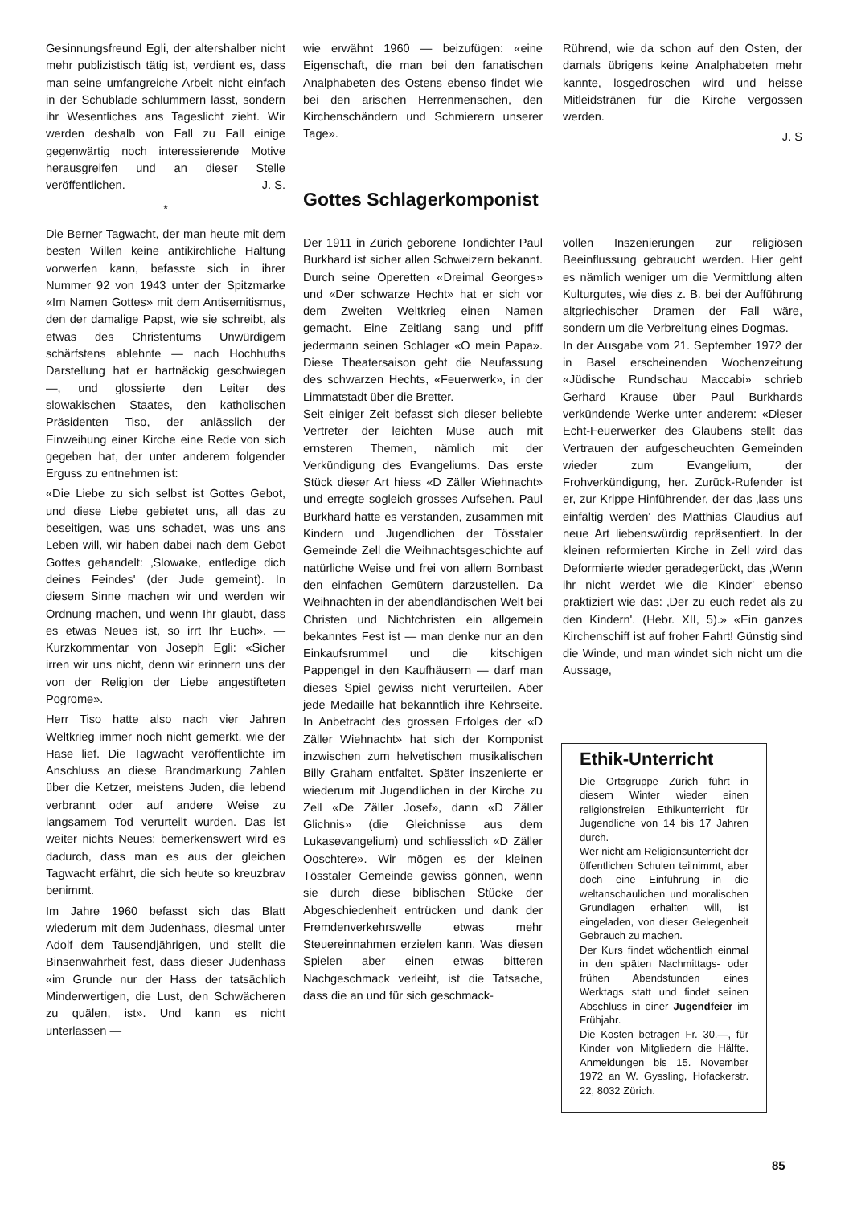Gesinnungsfreund Egli, der altershalber nicht mehr publizistisch tätig ist, verdient es, dass man seine umfangreiche Arbeit nicht einfach in der Schublade schlummern lässt, sondern ihr Wesentliches ans Tageslicht zieht. Wir werden deshalb von Fall zu Fall einige gegenwärtig noch interessierende Motive herausgreifen und an dieser Stelle veröffentlichen. J. S.
*
Die Berner Tagwacht, der man heute mit dem besten Willen keine antikirchliche Haltung vorwerfen kann, befasste sich in ihrer Nummer 92 von 1943 unter der Spitzmarke «Im Namen Gottes» mit dem Antisemitismus, den der damalige Papst, wie sie schreibt, als etwas des Christentums Unwürdigem schärfstens ablehnte — nach Hochhuths Darstellung hat er hartnäckig geschwiegen —, und glossierte den Leiter des slowakischen Staates, den katholischen Präsidenten Tiso, der anlässlich der Einweihung einer Kirche eine Rede von sich gegeben hat, der unter anderem folgender Erguss zu entnehmen ist:
«Die Liebe zu sich selbst ist Gottes Gebot, und diese Liebe gebietet uns, all das zu beseitigen, was uns schadet, was uns ans Leben will, wir haben dabei nach dem Gebot Gottes gehandelt: ‚Slowake, entledige dich deines Feindes' (der Jude gemeint). In diesem Sinne machen wir und werden wir Ordnung machen, und wenn Ihr glaubt, dass es etwas Neues ist, so irrt Ihr Euch». — Kurzkommentar von Joseph Egli: «Sicher irren wir uns nicht, denn wir erinnern uns der von der Religion der Liebe angestifteten Pogrome».
Herr Tiso hatte also nach vier Jahren Weltkrieg immer noch nicht gemerkt, wie der Hase lief. Die Tagwacht veröffentlichte im Anschluss an diese Brandmarkung Zahlen über die Ketzer, meistens Juden, die lebend verbrannt oder auf andere Weise zu langsamem Tod verurteilt wurden. Das ist weiter nichts Neues: bemerkenswert wird es dadurch, dass man es aus der gleichen Tagwacht erfährt, die sich heute so kreuzbrav benimmt.
Im Jahre 1960 befasst sich das Blatt wiederum mit dem Judenhass, diesmal unter Adolf dem Tausendjährigen, und stellt die Binsenwahrheit fest, dass dieser Judenhass «im Grunde nur der Hass der tatsächlich Minderwertigen, die Lust, den Schwächeren zu quälen, ist». Und kann es nicht unterlassen —
wie erwähnt 1960 — beizufügen: «eine Eigenschaft, die man bei den fanatischen Analphabeten des Ostens ebenso findet wie bei den arischen Herrenmenschen, den Kirchenschändern und Schmierern unserer Tage».
Rührend, wie da schon auf den Osten, der damals übrigens keine Analphabeten mehr kannte, losgedroschen wird und heisse Mitleidstränen für die Kirche vergossen werden.
J. S
Gottes Schlagerkomponist
Der 1911 in Zürich geborene Tondichter Paul Burkhard ist sicher allen Schweizern bekannt. Durch seine Operetten «Dreimal Georges» und «Der schwarze Hecht» hat er sich vor dem Zweiten Weltkrieg einen Namen gemacht. Eine Zeitlang sang und pfiff jedermann seinen Schlager «O mein Papa». Diese Theatersaison geht die Neufassung des schwarzen Hechts, «Feuerwerk», in der Limmatstadt über die Bretter.
Seit einiger Zeit befasst sich dieser beliebte Vertreter der leichten Muse auch mit ernsteren Themen, nämlich mit der Verkündigung des Evangeliums. Das erste Stück dieser Art hiess «D Zäller Wiehnacht» und erregte sogleich grosses Aufsehen. Paul Burkhard hatte es verstanden, zusammen mit Kindern und Jugendlichen der Tösstaler Gemeinde Zell die Weihnachtsgeschichte auf natürliche Weise und frei von allem Bombast den einfachen Gemütern darzustellen. Da Weihnachten in der abendländischen Welt bei Christen und Nichtchristen ein allgemein bekanntes Fest ist — man denke nur an den Einkaufsrummel und die kitschigen Pappengel in den Kaufhäusern — darf man dieses Spiel gewiss nicht verurteilen. Aber jede Medaille hat bekanntlich ihre Kehrseite. In Anbetracht des grossen Erfolges der «D Zäller Wiehnacht» hat sich der Komponist inzwischen zum helvetischen musikalischen Billy Graham entfaltet. Später inszenierte er wiederum mit Jugendlichen in der Kirche zu Zell «De Zäller Josef», dann «D Zäller Glichnis» (die Gleichnisse aus dem Lukasevangelium) und schliesslich «D Zäller Ooschtere». Wir mögen es der kleinen Tösstaler Gemeinde gewiss gönnen, wenn sie durch diese biblischen Stücke der Abgeschiedenheit entrücken und dank der Fremdenverkehrswelle etwas mehr Steuereinnahmen erzielen kann. Was diesen Spielen aber einen etwas bitteren Nachgeschmack verleiht, ist die Tatsache, dass die an und für sich geschmack-
vollen Inszenierungen zur religiösen Beeinflussung gebraucht werden. Hier geht es nämlich weniger um die Vermittlung alten Kulturgutes, wie dies z. B. bei der Aufführung altgriechischer Dramen der Fall wäre, sondern um die Verbreitung eines Dogmas.
In der Ausgabe vom 21. September 1972 der in Basel erscheinenden Wochenzeitung «Jüdische Rundschau Maccabi» schrieb Gerhard Krause über Paul Burkhards verkündende Werke unter anderem: «Dieser Echt-Feuerwerker des Glaubens stellt das Vertrauen der aufgescheuchten Gemeinden wieder zum Evangelium, der Frohverkündigung, her. Zurück-Rufender ist er, zur Krippe Hinführender, der das ‚lass uns einfältig werden' des Matthias Claudius auf neue Art liebenswürdig repräsentiert. In der kleinen reformierten Kirche in Zell wird das Deformierte wieder geradegerückt, das ‚Wenn ihr nicht werdet wie die Kinder' ebenso praktiziert wie das: ‚Der zu euch redet als zu den Kindern'. (Hebr. XII, 5).» «Ein ganzes Kirchenschiff ist auf froher Fahrt! Günstig sind die Winde, und man windet sich nicht um die Aussage,
Ethik-Unterricht
Die Ortsgruppe Zürich führt in diesem Winter wieder einen religionsfreien Ethikunterricht für Jugendliche von 14 bis 17 Jahren durch.
Wer nicht am Religionsunterricht der öffentlichen Schulen teilnimmt, aber doch eine Einführung in die weltanschaulichen und moralischen Grundlagen erhalten will, ist eingeladen, von dieser Gelegenheit Gebrauch zu machen.
Der Kurs findet wöchentlich einmal in den späten Nachmittags- oder frühen Abendstunden eines Werktags statt und findet seinen Abschluss in einer Jugendfeier im Frühjahr.
Die Kosten betragen Fr. 30.—, für Kinder von Mitgliedern die Hälfte. Anmeldungen bis 15. November 1972 an W. Gyssling, Hofackerstr. 22, 8032 Zürich.
85